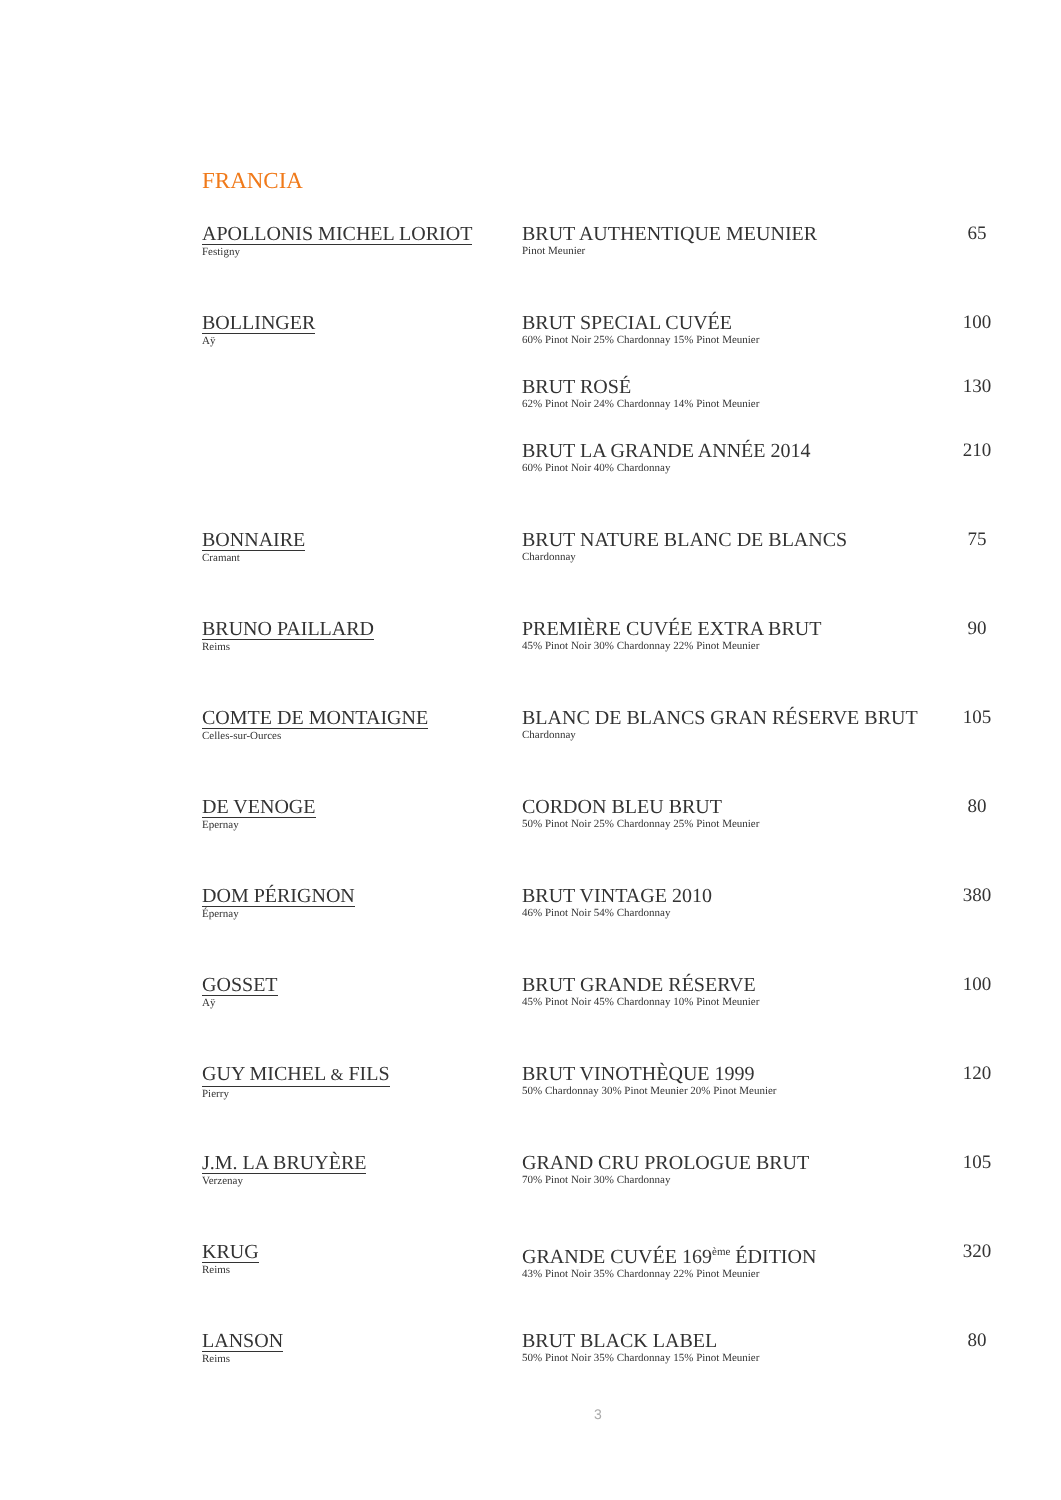FRANCIA
| APOLLONIS MICHEL LORIOT Festigny | BRUT AUTHENTIQUE MEUNIER Pinot Meunier | 65 |
| BOLLINGER Aÿ | BRUT SPECIAL CUVÉE 60% Pinot Noir 25% Chardonnay 15% Pinot Meunier | 100 |
| | BRUT ROSÉ 62% Pinot Noir 24% Chardonnay 14% Pinot Meunier | 130 |
| | BRUT LA GRANDE ANNÉE 2014 60% Pinot Noir 40% Chardonnay | 210 |
| BONNAIRE Cramant | BRUT NATURE BLANC DE BLANCS Chardonnay | 75 |
| BRUNO PAILLARD Reims | PREMIÈRE CUVÉE EXTRA BRUT 45% Pinot Noir 30% Chardonnay 22% Pinot Meunier | 90 |
| COMTE DE MONTAIGNE Celles-sur-Ources | BLANC DE BLANCS GRAN RÉSERVE BRUT Chardonnay | 105 |
| DE VENOGE Epernay | CORDON BLEU BRUT 50% Pinot Noir 25% Chardonnay 25% Pinot Meunier | 80 |
| DOM PÉRIGNON Épernay | BRUT VINTAGE 2010 46% Pinot Noir 54% Chardonnay | 380 |
| GOSSET Aÿ | BRUT GRANDE RÉSERVE 45% Pinot Noir 45% Chardonnay 10% Pinot Meunier | 100 |
| GUY MICHEL & FILS Pierry | BRUT VINOTHÈQUE 1999 50% Chardonnay 30% Pinot Meunier 20% Pinot Meunier | 120 |
| J.M. LA BRUYÈRE Verzenay | GRAND CRU PROLOGUE BRUT 70% Pinot Noir 30% Chardonnay | 105 |
| KRUG Reims | GRANDE CUVÉE 169<sup>ème</sup> ÉDITION 43% Pinot Noir 35% Chardonnay 22% Pinot Meunier | 320 |
| LANSON Reims | BRUT BLACK LABEL 50% Pinot Noir 35% Chardonnay 15% Pinot Meunier | 80 |
3